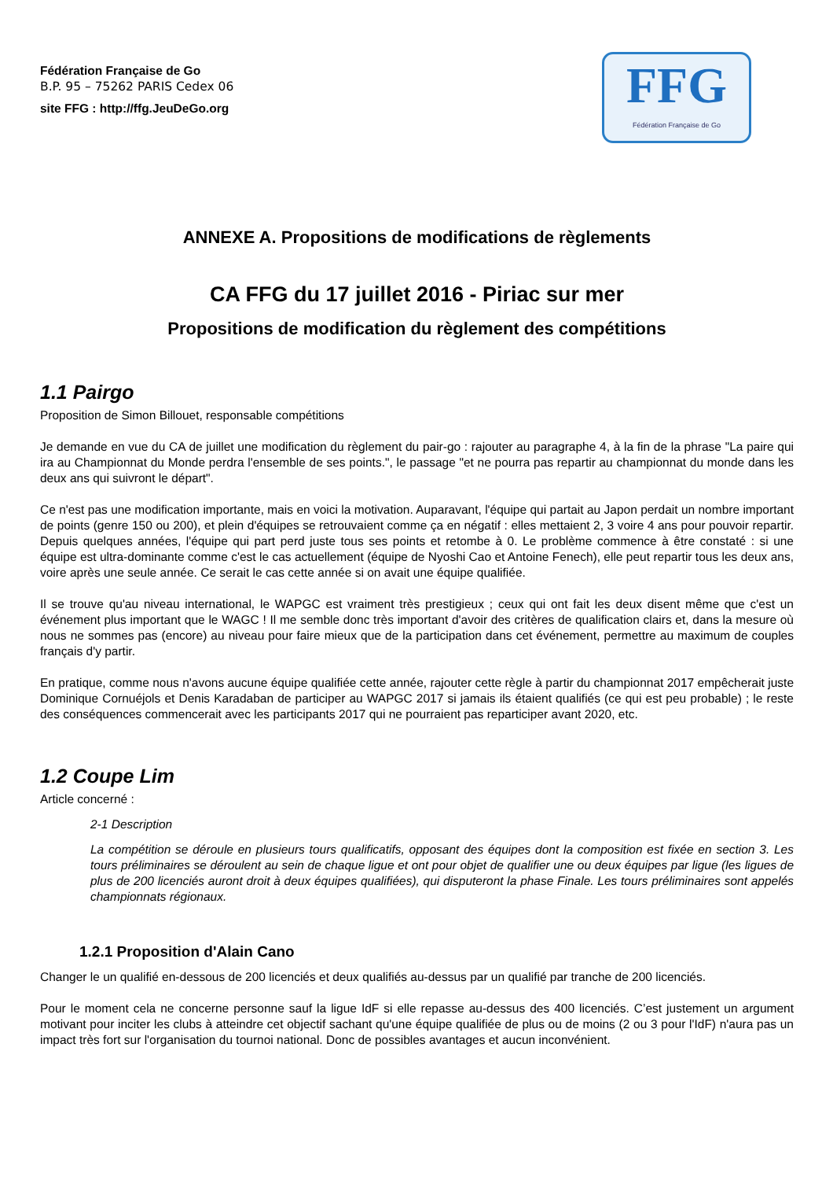Fédération Française de Go
B.P. 95 – 75262 PARIS Cedex 06
site FFG : http://ffg.JeuDeGo.org
FFG
Fédération Française de Go
ANNEXE A. Propositions de modifications de règlements
CA FFG du 17 juillet 2016 - Piriac sur mer
Propositions de modification du règlement des compétitions
1.1 Pairgo
Proposition de Simon Billouet, responsable compétitions
Je demande en vue du CA de juillet une modification du règlement du pair-go : rajouter au paragraphe 4, à la fin de la phrase "La paire qui ira au Championnat du Monde perdra l'ensemble de ses points.", le passage "et ne pourra pas repartir au championnat du monde dans les deux ans qui suivront le départ".
Ce n'est pas une modification importante, mais en voici la motivation. Auparavant, l'équipe qui partait au Japon perdait un nombre important de points (genre 150 ou 200), et plein d'équipes se retrouvaient comme ça en négatif : elles mettaient 2, 3 voire 4 ans pour pouvoir repartir. Depuis quelques années, l'équipe qui part perd juste tous ses points et retombe à 0. Le problème commence à être constaté : si une équipe est ultra-dominante comme c'est le cas actuellement (équipe de Nyoshi Cao et Antoine Fenech), elle peut repartir tous les deux ans, voire après une seule année. Ce serait le cas cette année si on avait une équipe qualifiée.
Il se trouve qu'au niveau international, le WAPGC est vraiment très prestigieux ; ceux qui ont fait les deux disent même que c'est un événement plus important que le WAGC ! Il me semble donc très important d'avoir des critères de qualification clairs et, dans la mesure où nous ne sommes pas (encore) au niveau pour faire mieux que de la participation dans cet événement, permettre au maximum de couples français d'y partir.
En pratique, comme nous n'avons aucune équipe qualifiée cette année, rajouter cette règle à partir du championnat 2017 empêcherait juste Dominique Cornuéjols et Denis Karadaban de participer au WAPGC 2017 si jamais ils étaient qualifiés (ce qui est peu probable) ; le reste des conséquences commencerait avec les participants 2017 qui ne pourraient pas reparticiper avant 2020, etc.
1.2 Coupe Lim
Article concerné :
2-1 Description
La compétition se déroule en plusieurs tours qualificatifs, opposant des équipes dont la composition est fixée en section 3. Les tours préliminaires se déroulent au sein de chaque ligue et ont pour objet de qualifier une ou deux équipes par ligue (les ligues de plus de 200 licenciés auront droit à deux équipes qualifiées), qui disputeront la phase Finale. Les tours préliminaires sont appelés championnats régionaux.
1.2.1 Proposition d'Alain Cano
Changer le un qualifié en-dessous de 200 licenciés et deux qualifiés au-dessus par un qualifié par tranche de 200 licenciés.
Pour le moment cela ne concerne personne sauf la ligue IdF si elle repasse au-dessus des 400 licenciés. C’est justement un argument motivant pour inciter les clubs à atteindre cet objectif sachant qu'une équipe qualifiée de plus ou de moins (2 ou 3 pour l'IdF) n'aura pas un impact très fort sur l'organisation du tournoi national. Donc de possibles avantages et aucun inconvénient.